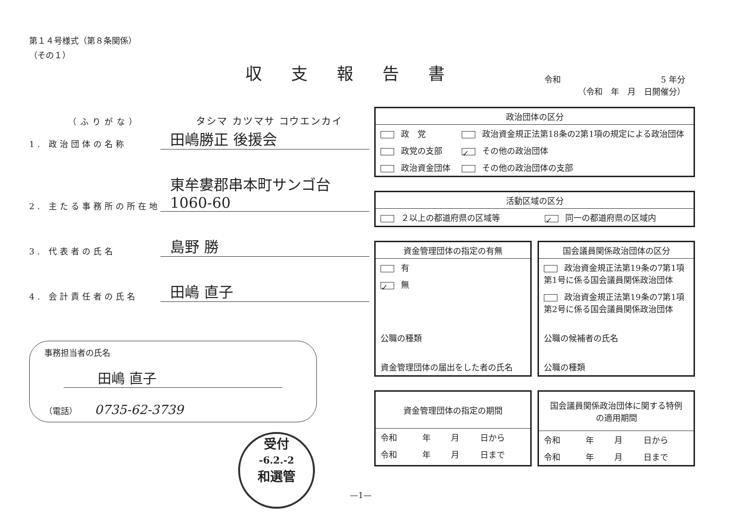第１４号様式（第８条関係）
（その１）
収支報告書
（ふりがな） タシマ カツマサ コウエンカイ
1. 政治団体の名称 田嶋勝正 後援会
2. 主たる事務所の所在地 東牟婁郡串本町サンゴ台1060-60
3. 代表者の氏名 島野 勝
4. 会計責任者の氏名 田嶋 直子
事務担当者の氏名
田嶋 直子
（電話） 0735-62-3739
受付
-6.2.-2
和選管
令和 5 年分
（令和　年　月　日開催分）
政治団体の区分
| 政 党 | 政治資金規正法第18条の2第1項の規定による政治団体 |
| 政党の支部 | ✓ その他の政治団体 |
| 政治資金団体 | その他の政治団体の支部 |
活動区域の区分
| ２以上の都道府県の区域等 | ✓ 同一の都道府県の区域内 |
資金管理団体の指定の有無
| 有 |
| ✓ 無 |
| 公職の種類 |
| 資金管理団体の届出をした者の氏名 |
国会議員関係政治団体の区分
| 政治資金規正法第19条の7第1項第1号に係る国会議員関係政治団体 |
| 政治資金規正法第19条の7第1項第2号に係る国会議員関係政治団体 |
| 公職の候補者の氏名 |
| 公職の種類 |
資金管理団体の指定の期間
| 令和 | 年 | 月 | 日から |
| 令和 | 年 | 月 | 日まで |
国会議員関係政治団体に関する特例の適用期間
| 令和 | 年 | 月 | 日から |
| 令和 | 年 | 月 | 日まで |
—1—